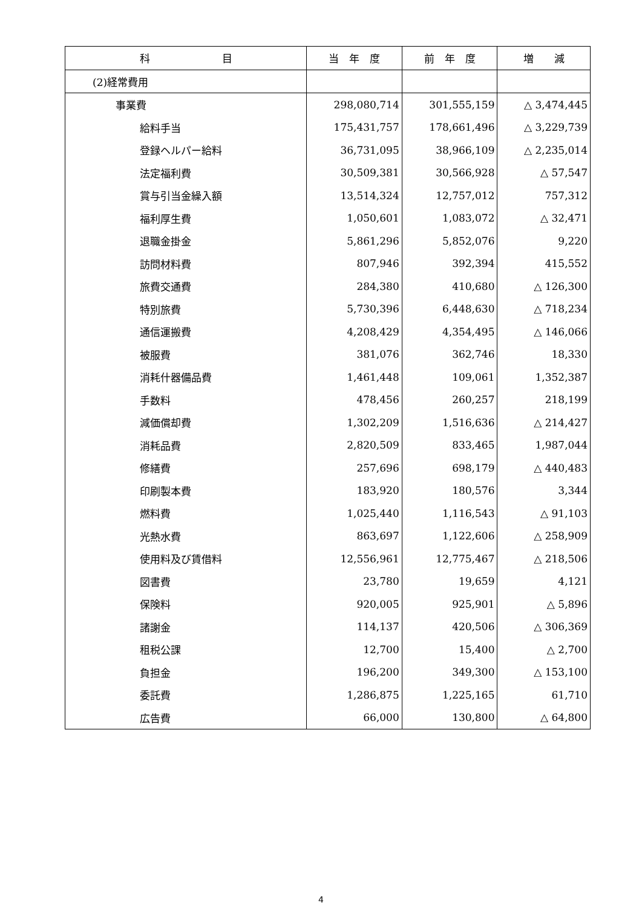| 科 目 | 当 年 度 | 前 年 度 | 増 減 |
| --- | --- | --- | --- |
| (2)経常費用 | | | |
| 事業費 | 298,080,714 | 301,555,159 | △ 3,474,445 |
| 給料手当 | 175,431,757 | 178,661,496 | △ 3,229,739 |
| 登録ヘルパー給料 | 36,731,095 | 38,966,109 | △ 2,235,014 |
| 法定福利費 | 30,509,381 | 30,566,928 | △ 57,547 |
| 賞与引当金繰入額 | 13,514,324 | 12,757,012 | 757,312 |
| 福利厚生費 | 1,050,601 | 1,083,072 | △ 32,471 |
| 退職金掛金 | 5,861,296 | 5,852,076 | 9,220 |
| 訪問材料費 | 807,946 | 392,394 | 415,552 |
| 旅費交通費 | 284,380 | 410,680 | △ 126,300 |
| 特別旅費 | 5,730,396 | 6,448,630 | △ 718,234 |
| 通信運搬費 | 4,208,429 | 4,354,495 | △ 146,066 |
| 被服費 | 381,076 | 362,746 | 18,330 |
| 消耗什器備品費 | 1,461,448 | 109,061 | 1,352,387 |
| 手数料 | 478,456 | 260,257 | 218,199 |
| 減価償却費 | 1,302,209 | 1,516,636 | △ 214,427 |
| 消耗品費 | 2,820,509 | 833,465 | 1,987,044 |
| 修繕費 | 257,696 | 698,179 | △ 440,483 |
| 印刷製本費 | 183,920 | 180,576 | 3,344 |
| 燃料費 | 1,025,440 | 1,116,543 | △ 91,103 |
| 光熱水費 | 863,697 | 1,122,606 | △ 258,909 |
| 使用料及び賃借料 | 12,556,961 | 12,775,467 | △ 218,506 |
| 図書費 | 23,780 | 19,659 | 4,121 |
| 保険料 | 920,005 | 925,901 | △ 5,896 |
| 諸謝金 | 114,137 | 420,506 | △ 306,369 |
| 租税公課 | 12,700 | 15,400 | △ 2,700 |
| 負担金 | 196,200 | 349,300 | △ 153,100 |
| 委託費 | 1,286,875 | 1,225,165 | 61,710 |
| 広告費 | 66,000 | 130,800 | △ 64,800 |
4